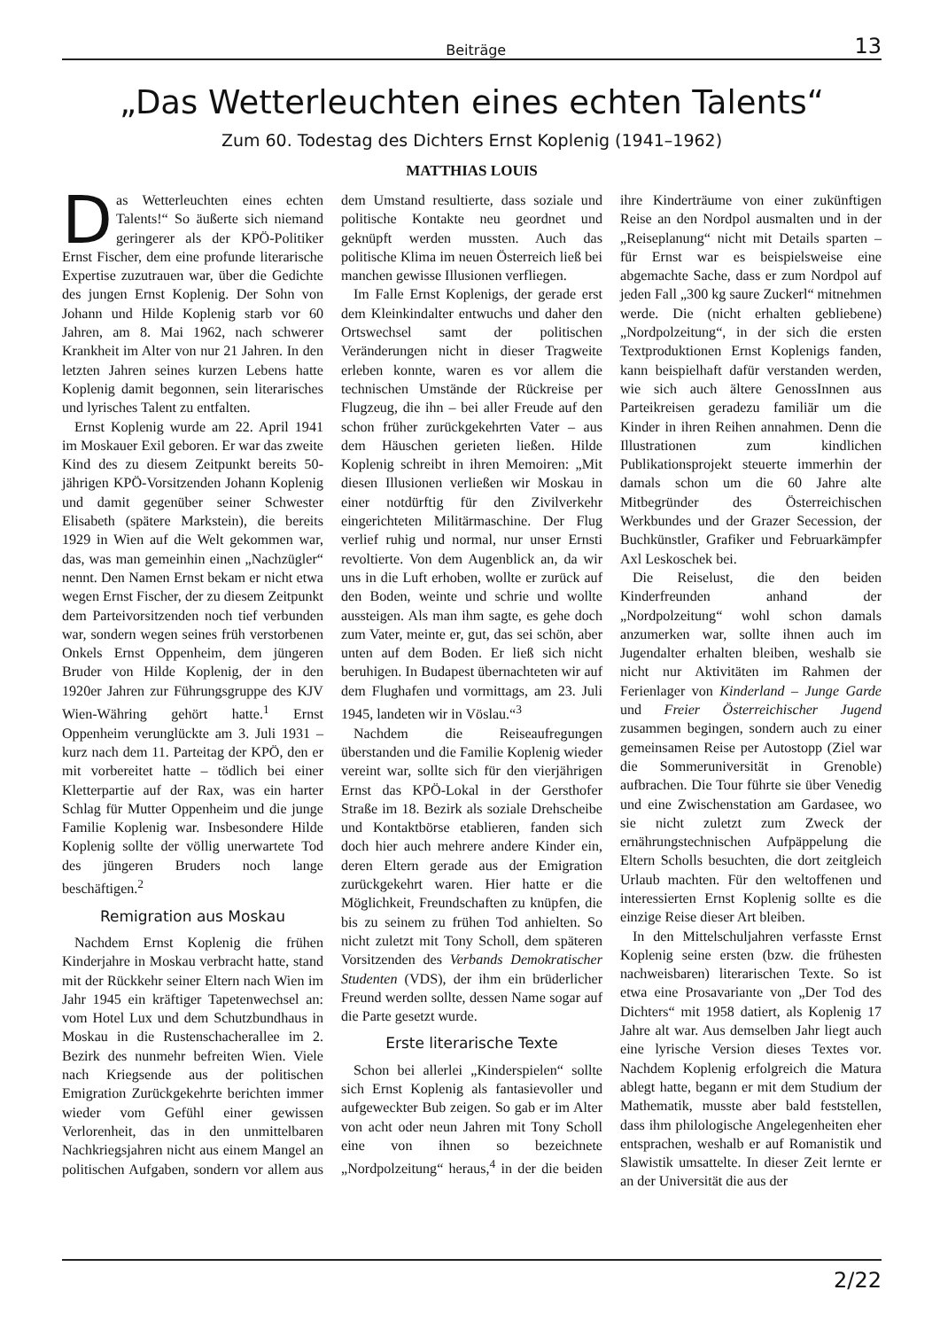Beiträge 13
„Das Wetterleuchten eines echten Talents“
Zum 60. Todestag des Dichters Ernst Koplenig (1941–1962)
MATTHIAS LOUIS
Das Wetterleuchten eines echten Talents!“ So äußerte sich niemand geringerer als der KPÖ-Politiker Ernst Fischer, dem eine profunde literarische Expertise zuzutrauen war, über die Gedichte des jungen Ernst Koplenig. Der Sohn von Johann und Hilde Koplenig starb vor 60 Jahren, am 8. Mai 1962, nach schwerer Krankheit im Alter von nur 21 Jahren. In den letzten Jahren seines kurzen Lebens hatte Koplenig damit begonnen, sein literarisches und lyrisches Talent zu entfalten.
Ernst Koplenig wurde am 22. April 1941 im Moskauer Exil geboren. Er war das zweite Kind des zu diesem Zeitpunkt bereits 50-jährigen KPÖ-Vorsitzenden Johann Koplenig und damit gegenüber seiner Schwester Elisabeth (spätere Markstein), die bereits 1929 in Wien auf die Welt gekommen war, das, was man gemeinhin einen „Nachzügler“ nennt. Den Namen Ernst bekam er nicht etwa wegen Ernst Fischer, der zu diesem Zeitpunkt dem Parteivorsitzenden noch tief verbunden war, sondern wegen seines früh verstorbenen Onkels Ernst Oppenheim, dem jüngeren Bruder von Hilde Koplenig, der in den 1920er Jahren zur Führungsgruppe des KJV Wien-Währing gehört hatte.<sup>1</sup> Ernst Oppenheim verunglückte am 3. Juli 1931 – kurz nach dem 11. Parteitag der KPÖ, den er mit vorbereitet hatte – tödlich bei einer Kletterpartie auf der Rax, was ein harter Schlag für Mutter Oppenheim und die junge Familie Koplenig war. Insbesondere Hilde Koplenig sollte der völlig unerwartete Tod des jüngeren Bruders noch lange beschäftigen.<sup>2</sup>
Remigration aus Moskau
Nachdem Ernst Koplenig die frühen Kinderjahre in Moskau verbracht hatte, stand mit der Rückkehr seiner Eltern nach Wien im Jahr 1945 ein kräftiger Tapetenwechsel an: vom Hotel Lux und dem Schutzbundhaus in Moskau in die Rustenschacherallee im 2. Bezirk des nunmehr befreiten Wien. Viele nach Kriegsende aus der politischen Emigration Zurückgekehrte berichten immer wieder vom Gefühl einer gewissen Verlorenheit, das in den unmittelbaren Nachkriegsjahren nicht aus einem Mangel an politischen Aufgaben, sondern vor allem aus dem Umstand resultierte, dass soziale und politische Kontakte neu geordnet und geknüpft werden mussten. Auch das politische Klima im neuen Österreich ließ bei manchen gewisse Illusionen verfliegen.
Im Falle Ernst Koplenigs, der gerade erst dem Kleinkindalter entwuchs und daher den Ortswechsel samt der politischen Veränderungen nicht in dieser Tragweite erleben konnte, waren es vor allem die technischen Umstände der Rückreise per Flugzeug, die ihn – bei aller Freude auf den schon früher zurückgekehrten Vater – aus dem Häuschen gerieten ließen. Hilde Koplenig schreibt in ihren Memoiren: „Mit diesen Illusionen verließen wir Moskau in einer notdürftig für den Zivilverkehr eingerichteten Militärmaschine. Der Flug verlief ruhig und normal, nur unser Ernsti revoltierte. Von dem Augenblick an, da wir uns in die Luft erhoben, wollte er zurück auf den Boden, weinte und schrie und wollte aussteigen. Als man ihm sagte, es gehe doch zum Vater, meinte er, gut, das sei schön, aber unten auf dem Boden. Er ließ sich nicht beruhigen. In Budapest übernachteten wir auf dem Flughafen und vormittags, am 23. Juli 1945, landeten wir in Vöslau.“<sup>3</sup>
Nachdem die Reiseaufregungen überstanden und die Familie Koplenig wieder vereint war, sollte sich für den vierjährigen Ernst das KPÖ-Lokal in der Gersthofer Straße im 18. Bezirk als soziale Drehscheibe und Kontaktbörse etablieren, fanden sich doch hier auch mehrere andere Kinder ein, deren Eltern gerade aus der Emigration zurückgekehrt waren. Hier hatte er die Möglichkeit, Freundschaften zu knüpfen, die bis zu seinem zu frühen Tod anhielten. So nicht zuletzt mit Tony Scholl, dem späteren Vorsitzenden des Verbands Demokratischer Studenten (VDS), der ihm ein brüderlicher Freund werden sollte, dessen Name sogar auf die Parte gesetzt wurde.
Erste literarische Texte
Schon bei allerlei „Kinderspielen“ sollte sich Ernst Koplenig als fantasievoller und aufgeweckter Bub zeigen. So gab er im Alter von acht oder neun Jahren mit Tony Scholl eine von ihnen so bezeichnete „Nordpolzeitung“ heraus,<sup>4</sup> in der die beiden ihre Kinderträume von einer zukünftigen Reise an den Nordpol ausmalten und in der „Reiseplanung“ nicht mit Details sparten – für Ernst war es beispielsweise eine abgemachte Sache, dass er zum Nordpol auf jeden Fall „300 kg saure Zuckerl“ mitnehmen werde. Die (nicht erhalten gebliebene) „Nordpolzeitung“, in der sich die ersten Textproduktionen Ernst Koplenigs fanden, kann beispielhaft dafür verstanden werden, wie sich auch ältere GenossInnen aus Parteikreisen geradezu familiär um die Kinder in ihren Reihen annahmen. Denn die Illustrationen zum kindlichen Publikationsprojekt steuerte immerhin der damals schon um die 60 Jahre alte Mitbegründer des Österreichischen Werkbundes und der Grazer Secession, der Buchkünstler, Grafiker und Februarkämpfer Axl Leskoschek bei.
Die Reiselust, die den beiden Kinderfreunden anhand der „Nordpolzeitung“ wohl schon damals anzumerken war, sollte ihnen auch im Jugendalter erhalten bleiben, weshalb sie nicht nur Aktivitäten im Rahmen der Ferienlager von Kinderland – Junge Garde und Freier Österreichischer Jugend zusammen begingen, sondern auch zu einer gemeinsamen Reise per Autostopp (Ziel war die Sommeruniversität in Grenoble) aufbrachen. Die Tour führte sie über Venedig und eine Zwischenstation am Gardasee, wo sie nicht zuletzt zum Zweck der ernährungstechnischen Aufpäppelung die Eltern Scholls besuchten, die dort zeitgleich Urlaub machten. Für den weltoffenen und interessierten Ernst Koplenig sollte es die einzige Reise dieser Art bleiben.
In den Mittelschuljahren verfasste Ernst Koplenig seine ersten (bzw. die frühesten nachweisbaren) literarischen Texte. So ist etwa eine Prosavariante von „Der Tod des Dichters“ mit 1958 datiert, als Koplenig 17 Jahre alt war. Aus demselben Jahr liegt auch eine lyrische Version dieses Textes vor. Nachdem Koplenig erfolgreich die Matura ablegt hatte, begann er mit dem Studium der Mathematik, musste aber bald feststellen, dass ihm philologische Angelegenheiten eher entsprachen, weshalb er auf Romanistik und Slawistik umsattelte. In dieser Zeit lernte er an der Universität die aus der
2/22